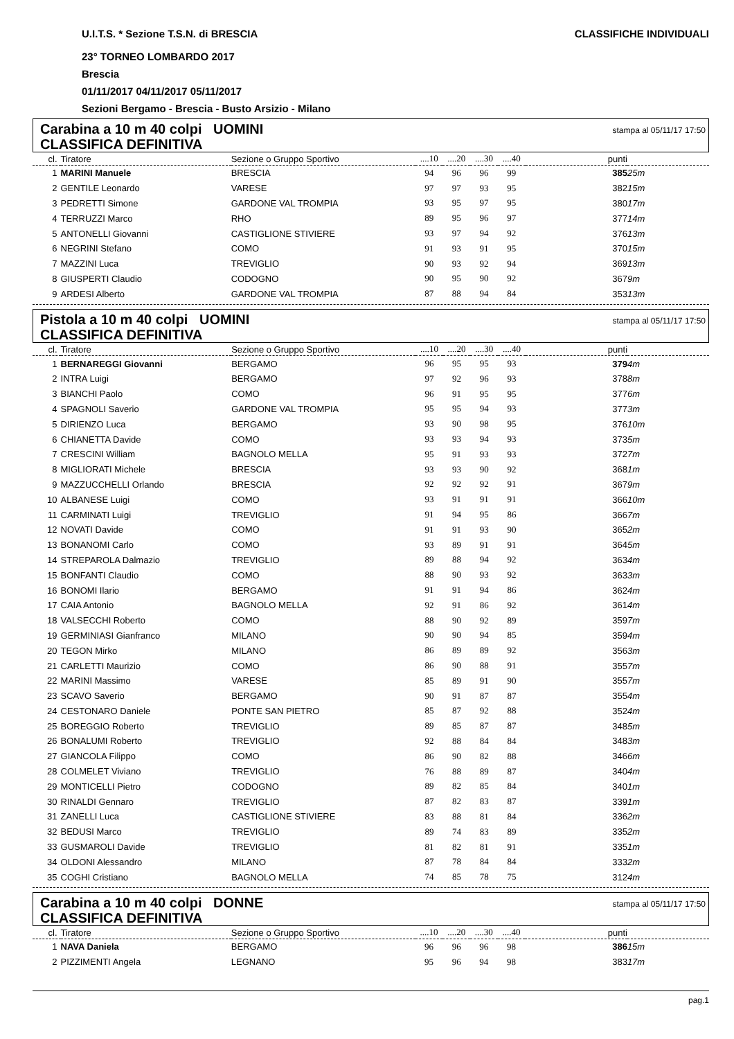U.I.T.S. * Sezione T.S.N. di BRESCIA CLASSIFICHE INDIVIDUALI
23° TORNEO LOMBARDO 2017
Brescia
01/11/2017 04/11/2017 05/11/2017
Sezioni Bergamo - Brescia - Busto Arsizio - Milano
Carabina a 10 m 40 colpi UOMINI
CLASSIFICA DEFINITIVA
stampa al 05/11/17 17:50
| cl. | Tiratore | Sezione o Gruppo Sportivo | ....10 | ....20 | ....30 | ....40 | punti | |
| --- | --- | --- | --- | --- | --- | --- | --- | --- |
| 1 | MARINI Manuele | BRESCIA | 94 | 96 | 96 | 99 | 385 | 25m |
| 2 | GENTILE Leonardo | VARESE | 97 | 97 | 93 | 95 | 382 | 15m |
| 3 | PEDRETTI Simone | GARDONE VAL TROMPIA | 93 | 95 | 97 | 95 | 380 | 17m |
| 4 | TERRUZZI Marco | RHO | 89 | 95 | 96 | 97 | 377 | 14m |
| 5 | ANTONELLI Giovanni | CASTIGLIONE STIVIERE | 93 | 97 | 94 | 92 | 376 | 13m |
| 6 | NEGRINI Stefano | COMO | 91 | 93 | 91 | 95 | 370 | 15m |
| 7 | MAZZINI Luca | TREVIGLIO | 90 | 93 | 92 | 94 | 369 | 13m |
| 8 | GIUSPERTI Claudio | CODOGNO | 90 | 95 | 90 | 92 | 367 | 9m |
| 9 | ARDESI Alberto | GARDONE VAL TROMPIA | 87 | 88 | 94 | 84 | 353 | 13m |
Pistola a 10 m 40 colpi UOMINI
CLASSIFICA DEFINITIVA
stampa al 05/11/17 17:50
| cl. | Tiratore | Sezione o Gruppo Sportivo | ....10 | ....20 | ....30 | ....40 | punti | |
| --- | --- | --- | --- | --- | --- | --- | --- | --- |
| 1 | BERNAREGGI Giovanni | BERGAMO | 96 | 95 | 95 | 93 | 379 | 4m |
| 2 | INTRA Luigi | BERGAMO | 97 | 92 | 96 | 93 | 378 | 8m |
| 3 | BIANCHI Paolo | COMO | 96 | 91 | 95 | 95 | 377 | 6m |
| 4 | SPAGNOLI Saverio | GARDONE VAL TROMPIA | 95 | 95 | 94 | 93 | 377 | 3m |
| 5 | DIRIENZO Luca | BERGAMO | 93 | 90 | 98 | 95 | 376 | 10m |
| 6 | CHIANETTA Davide | COMO | 93 | 93 | 94 | 93 | 373 | 5m |
| 7 | CRESCINI William | BAGNOLO MELLA | 95 | 91 | 93 | 93 | 372 | 7m |
| 8 | MIGLIORATI Michele | BRESCIA | 93 | 93 | 90 | 92 | 368 | 1m |
| 9 | MAZZUCCHELLI Orlando | BRESCIA | 92 | 92 | 92 | 91 | 367 | 9m |
| 10 | ALBANESE Luigi | COMO | 93 | 91 | 91 | 91 | 366 | 10m |
| 11 | CARMINATI Luigi | TREVIGLIO | 91 | 94 | 95 | 86 | 366 | 7m |
| 12 | NOVATI Davide | COMO | 91 | 91 | 93 | 90 | 365 | 2m |
| 13 | BONANOMI Carlo | COMO | 93 | 89 | 91 | 91 | 364 | 5m |
| 14 | STREPAROLA Dalmazio | TREVIGLIO | 89 | 88 | 94 | 92 | 363 | 4m |
| 15 | BONFANTI Claudio | COMO | 88 | 90 | 93 | 92 | 363 | 3m |
| 16 | BONOMI Ilario | BERGAMO | 91 | 91 | 94 | 86 | 362 | 4m |
| 17 | CAIA Antonio | BAGNOLO MELLA | 92 | 91 | 86 | 92 | 361 | 4m |
| 18 | VALSECCHI Roberto | COMO | 88 | 90 | 92 | 89 | 359 | 7m |
| 19 | GERMINIASI Gianfranco | MILANO | 90 | 90 | 94 | 85 | 359 | 4m |
| 20 | TEGON Mirko | MILANO | 86 | 89 | 89 | 92 | 356 | 3m |
| 21 | CARLETTI Maurizio | COMO | 86 | 90 | 88 | 91 | 355 | 7m |
| 22 | MARINI Massimo | VARESE | 85 | 89 | 91 | 90 | 355 | 7m |
| 23 | SCAVO Saverio | BERGAMO | 90 | 91 | 87 | 87 | 355 | 4m |
| 24 | CESTONARO Daniele | PONTE SAN PIETRO | 85 | 87 | 92 | 88 | 352 | 4m |
| 25 | BOREGGIO Roberto | TREVIGLIO | 89 | 85 | 87 | 87 | 348 | 5m |
| 26 | BONALUMI Roberto | TREVIGLIO | 92 | 88 | 84 | 84 | 348 | 3m |
| 27 | GIANCOLA Filippo | COMO | 86 | 90 | 82 | 88 | 346 | 6m |
| 28 | COLMELET Viviano | TREVIGLIO | 76 | 88 | 89 | 87 | 340 | 4m |
| 29 | MONTICELLI Pietro | CODOGNO | 89 | 82 | 85 | 84 | 340 | 1m |
| 30 | RINALDI Gennaro | TREVIGLIO | 87 | 82 | 83 | 87 | 339 | 1m |
| 31 | ZANELLI Luca | CASTIGLIONE STIVIERE | 83 | 88 | 81 | 84 | 336 | 2m |
| 32 | BEDUSI Marco | TREVIGLIO | 89 | 74 | 83 | 89 | 335 | 2m |
| 33 | GUSMAROLI Davide | TREVIGLIO | 81 | 82 | 81 | 91 | 335 | 1m |
| 34 | OLDONI Alessandro | MILANO | 87 | 78 | 84 | 84 | 333 | 2m |
| 35 | COGHI Cristiano | BAGNOLO MELLA | 74 | 85 | 78 | 75 | 312 | 4m |
Carabina a 10 m 40 colpi DONNE
CLASSIFICA DEFINITIVA
stampa al 05/11/17 17:50
| cl. | Tiratore | Sezione o Gruppo Sportivo | ....10 | ....20 | ....30 | ....40 | punti | |
| --- | --- | --- | --- | --- | --- | --- | --- | --- |
| 1 | NAVA Daniela | BERGAMO | 96 | 96 | 96 | 98 | 386 | 15m |
| 2 | PIZZIMENTI Angela | LEGNANO | 95 | 96 | 94 | 98 | 383 | 17m |
pag.1